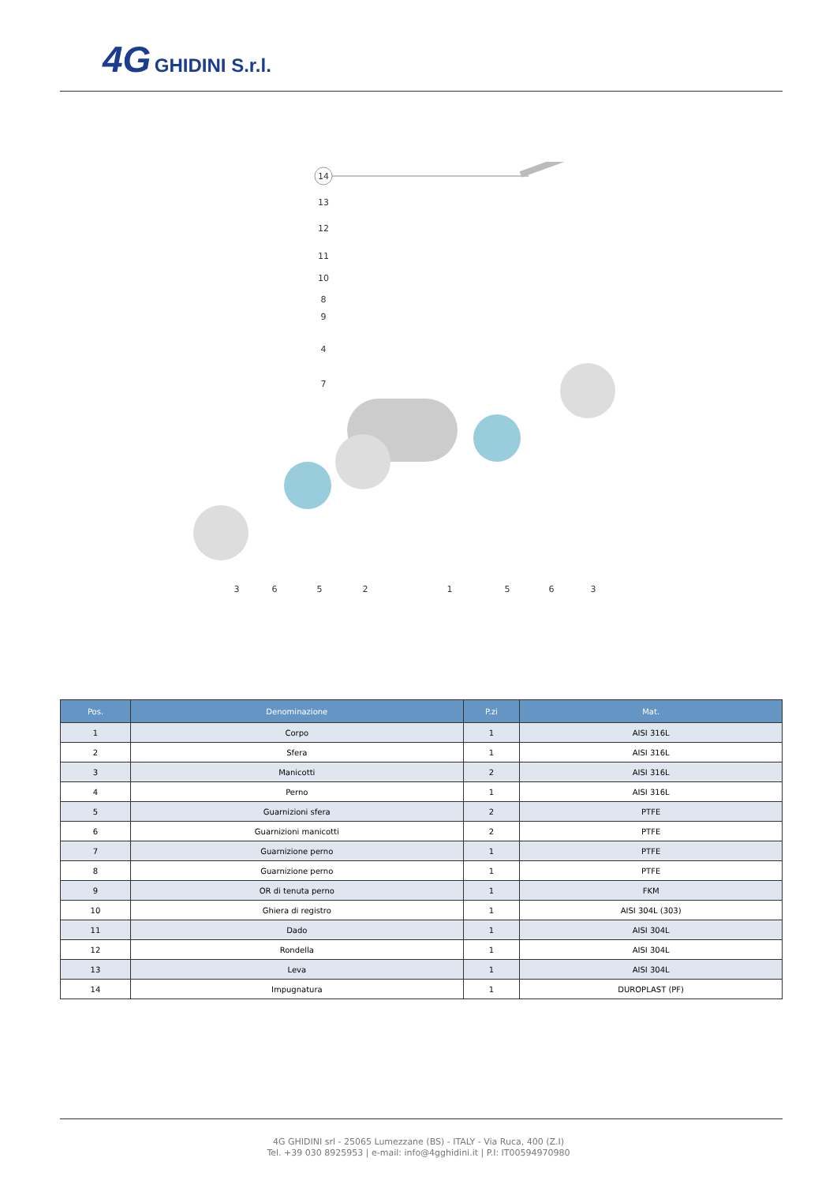4G GHIDINI S.r.l.
14
3
6
5
2
1
5
6
3
13
12
11
10
8
9
4
7
| Pos. | Denominazione | P.zi | Mat. |
| --- | --- | --- | --- |
| 1 | Corpo | 1 | AISI 316L |
| 2 | Sfera | 1 | AISI 316L |
| 3 | Manicotti | 2 | AISI 316L |
| 4 | Perno | 1 | AISI 316L |
| 5 | Guarnizioni sfera | 2 | PTFE |
| 6 | Guarnizioni manicotti | 2 | PTFE |
| 7 | Guarnizione perno | 1 | PTFE |
| 8 | Guarnizione perno | 1 | PTFE |
| 9 | OR di tenuta perno | 1 | FKM |
| 10 | Ghiera di registro | 1 | AISI 304L (303) |
| 11 | Dado | 1 | AISI 304L |
| 12 | Rondella | 1 | AISI 304L |
| 13 | Leva | 1 | AISI 304L |
| 14 | Impugnatura | 1 | DUROPLAST (PF) |
4G GHIDINI srl - 25065 Lumezzane (BS) - ITALY - Via Ruca, 400 (Z.I)
Tel. +39 030 8925953 | e-mail: info@4gghidini.it | P.I: IT00594970980